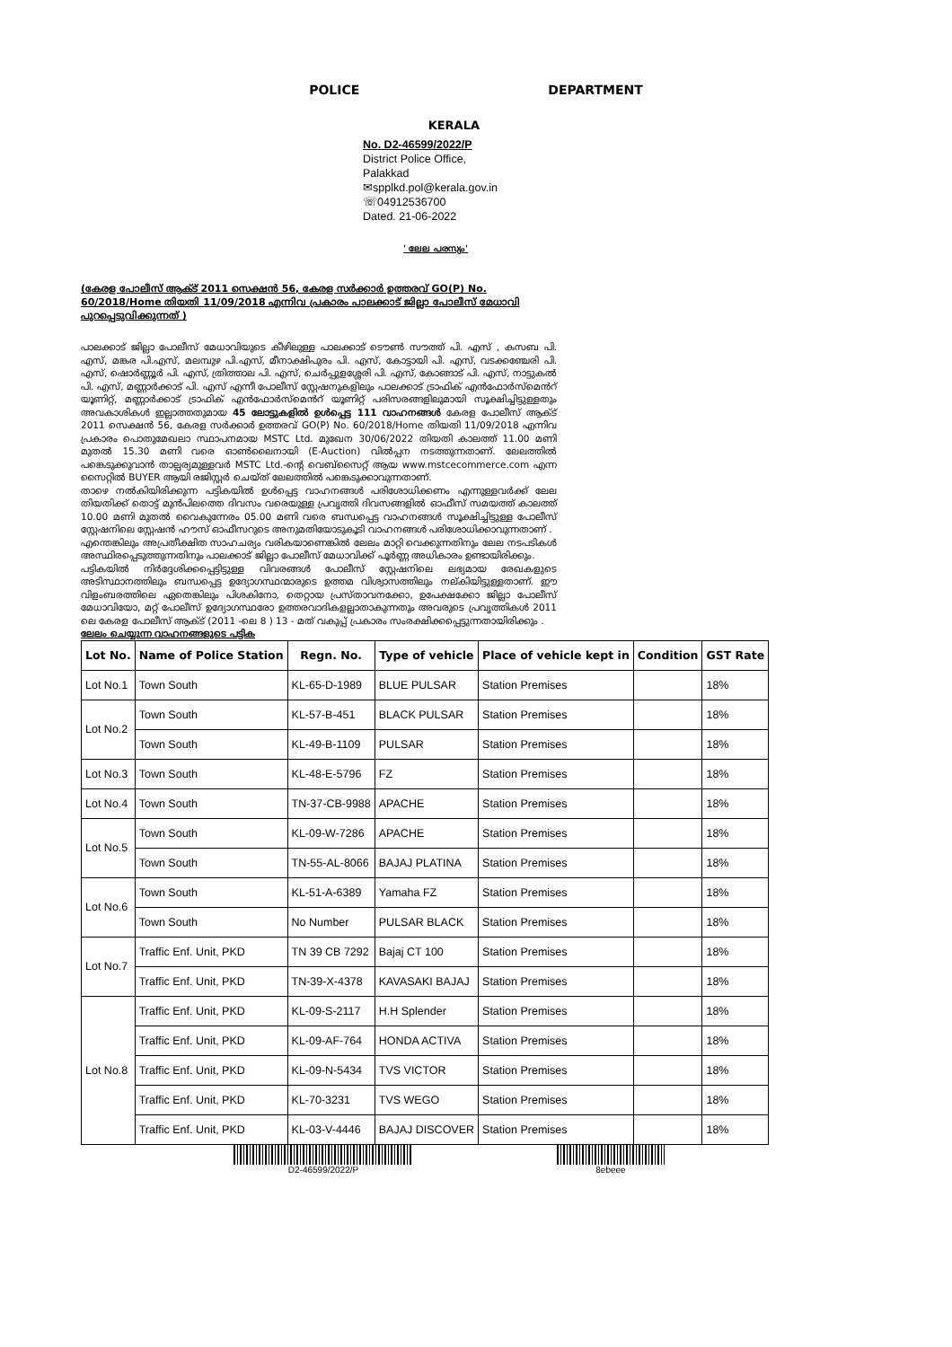POLICE
KERALA
DEPARTMENT
No. D2-46599/2022/P
District Police Office,
Palakkad
✉spplkd.pol@kerala.gov.in
☏04912536700
Dated. 21-06-2022
' ലേല പരസ്യം'
(കേരള പോലീസ് ആക്ട് 2011 സെക്ഷൻ 56, കേരള സർക്കാർ ഉത്തരവ് GO(P) No. 60/2018/Home തിയതി 11/09/2018 എന്നിവ പ്രകാരം പാലക്കാട് ജില്ലാ പോലീസ് മേധാവി പുറപ്പെടുവിക്കുന്നത് )
പാലക്കാട് ജില്ലാ പോലീസ് മേധാവിയുടെ കീഴിലുള്ള പാലക്കാട് ടൌൺ സൗത്ത് പി. എസ് , കസബ പി. എസ്, മങ്കര പി.എസ്, മലമ്പുഴ പി.എസ്, മീനാക്ഷിപുരം പി. എസ്, കോട്ടായി പി. എസ്, വടക്കഞ്ചേരി പി. എസ്, ഷൊർണ്ണൂർ പി. എസ്, ത്രിത്താല പി. എസ്, ചെർപ്പുളശ്ശേരി പി. എസ്, കോങ്ങാട് പി. എസ്, നാട്ടുകൽ പി. എസ്, മണ്ണാർക്കാട് പി. എസ് എന്നീ പോലീസ് സ്റ്റേഷനുകളിലും പാലക്കാട് ട്രാഫിക് എൻഫോർസ്മെൻറ് യൂണിറ്റ്, മണ്ണാർക്കാട് ട്രാഫിക് എൻഫോർസ്മെൻറ് യൂണിറ്റ് പരിസരങ്ങളിലുമായി സൂക്ഷിച്ചിട്ടുള്ളതും അവകാശികൾ ഇല്ലാത്തതുമായ 45 ലോട്ടുകളിൽ ഉൾപ്പെട്ട 111 വാഹനങ്ങൾ കേരള പോലീസ് ആക്ട് 2011 സെക്ഷൻ 56, കേരള സർക്കാർ ഉത്തരവ് GO(P) No. 60/2018/Home തിയതി 11/09/2018 എന്നിവ പ്രകാരം പൊതുമേഖലാ സ്ഥാപനമായ MSTC Ltd. മുഖേന 30/06/2022 തിയതി കാലത്ത് 11.00 മണി മുതൽ 15.30 മണി വരെ ഓൺലൈനായി (E-Auction) വിൽപ്പന നടത്തുന്നതാണ്. ലേലത്തിൽ പങ്കെടുക്കുവാൻ താല്പര്യമുള്ളവർ MSTC Ltd.-ന്റെ വെബ്സൈറ്റ് ആയ www.mstcecommerce.com എന്ന സൈറ്റിൽ BUYER ആയി രജിസ്റ്റർ ചെയ്ത് ലേലത്തിൽ പങ്കെടുക്കാവുന്നതാണ്.
താഴെ നൽകിയിരിക്കുന്ന പട്ടികയിൽ ഉൾപ്പെട്ട വാഹനങ്ങൾ പരിശോധിക്കണം എന്നുള്ളവർക്ക് ലേല തിയതിക്ക് തൊട്ട് മുൻപിലത്തെ ദിവസം വരെയുള്ള പ്രവൃത്തി ദിവസങ്ങളിൽ ഓഫീസ് സമയത്ത് കാലത്ത് 10.00 മണി മുതൽ വൈകുന്നേരം 05.00 മണി വരെ ബന്ധപ്പെട്ട വാഹനങ്ങൾ സൂക്ഷിച്ചിട്ടുള്ള പോലീസ് സ്റ്റേഷനിലെ സ്റ്റേഷൻ ഹൗസ് ഓഫീസറുടെ അനുമതിയോടുകൂടി വാഹനങ്ങൾ പരിശോധിക്കാവുന്നതാണ് .
എന്തെങ്കിലും അപ്രതീക്ഷിത സാഹചര്യം വരികയാണെങ്കിൽ ലേലം മാറ്റി വെക്കുന്നതിനും ലേല നടപടികൾ അസ്ഥിരപ്പെടുത്തുന്നതിനും പാലക്കാട് ജില്ലാ പോലീസ് മേധാവിക്ക് പൂർണ്ണ അധികാരം ഉണ്ടായിരിക്കും.
പട്ടികയിൽ നിർദ്ദേശിക്കപ്പെട്ടിട്ടുള്ള വിവരങ്ങൾ പോലീസ് സ്റ്റേഷനിലെ ലഭ്യമായ രേഖകളുടെ അടിസ്ഥാനത്തിലും ബന്ധപ്പെട്ട ഉദ്യോഗസ്ഥന്മാരുടെ ഉത്തമ വിശ്വാസത്തിലും നല്കിയിട്ടുള്ളതാണ്. ഈ വിളംബരത്തിലെ ഏതെങ്കിലും പിശകിനോ, തെറ്റായ പ്രസ്താവനക്കോ, ഉപേക്ഷക്കോ ജില്ലാ പോലീസ് മേധാവിയോ, മറ്റ് പോലീസ് ഉദ്യോഗസ്ഥരോ ഉത്തരവാദികളല്ലാതാകുന്നതും അവരുടെ പ്രവൃത്തികൾ 2011 ലെ കേരള പോലീസ് ആക്ട് (2011 -ലെ 8 ) 13 - മത് വകുപ്പ് പ്രകാരം സംരക്ഷിക്കപ്പെട്ടുന്നതായിരിക്കും .
ലേലം ചെയ്യുന്ന വാഹനങ്ങളുടെ പട്ടിക
| Lot No. | Name of Police Station | Regn. No. | Type of vehicle | Place of vehicle kept in | Condition | GST Rate |
| --- | --- | --- | --- | --- | --- | --- |
| Lot No.1 | Town South | KL-65-D-1989 | BLUE PULSAR | Station Premises | | 18% |
| Lot No.2 | Town South | KL-57-B-451 | BLACK PULSAR | Station Premises | | 18% |
| | Town South | KL-49-B-1109 | PULSAR | Station Premises | | 18% |
| Lot No.3 | Town South | KL-48-E-5796 | FZ | Station Premises | | 18% |
| Lot No.4 | Town South | TN-37-CB-9988 | APACHE | Station Premises | | 18% |
| Lot No.5 | Town South | KL-09-W-7286 | APACHE | Station Premises | | 18% |
| | Town South | TN-55-AL-8066 | BAJAJ PLATINA | Station Premises | | 18% |
| Lot No.6 | Town South | KL-51-A-6389 | Yamaha FZ | Station Premises | | 18% |
| | Town South | No Number | PULSAR BLACK | Station Premises | | 18% |
| Lot No.7 | Traffic Enf. Unit, PKD | TN 39 CB 7292 | Bajaj CT 100 | Station Premises | | 18% |
| | Traffic Enf. Unit, PKD | TN-39-X-4378 | KAVASAKI BAJAJ | Station Premises | | 18% |
| Lot No.8 | Traffic Enf. Unit, PKD | KL-09-S-2117 | H.H Splender | Station Premises | | 18% |
| | Traffic Enf. Unit, PKD | KL-09-AF-764 | HONDA ACTIVA | Station Premises | | 18% |
| | Traffic Enf. Unit, PKD | KL-09-N-5434 | TVS VICTOR | Station Premises | | 18% |
| | Traffic Enf. Unit, PKD | KL-70-3231 | TVS WEGO | Station Premises | | 18% |
| | Traffic Enf. Unit, PKD | KL-03-V-4446 | BAJAJ DISCOVER | Station Premises | | 18% |
D2-46599/2022/P 8ebeee